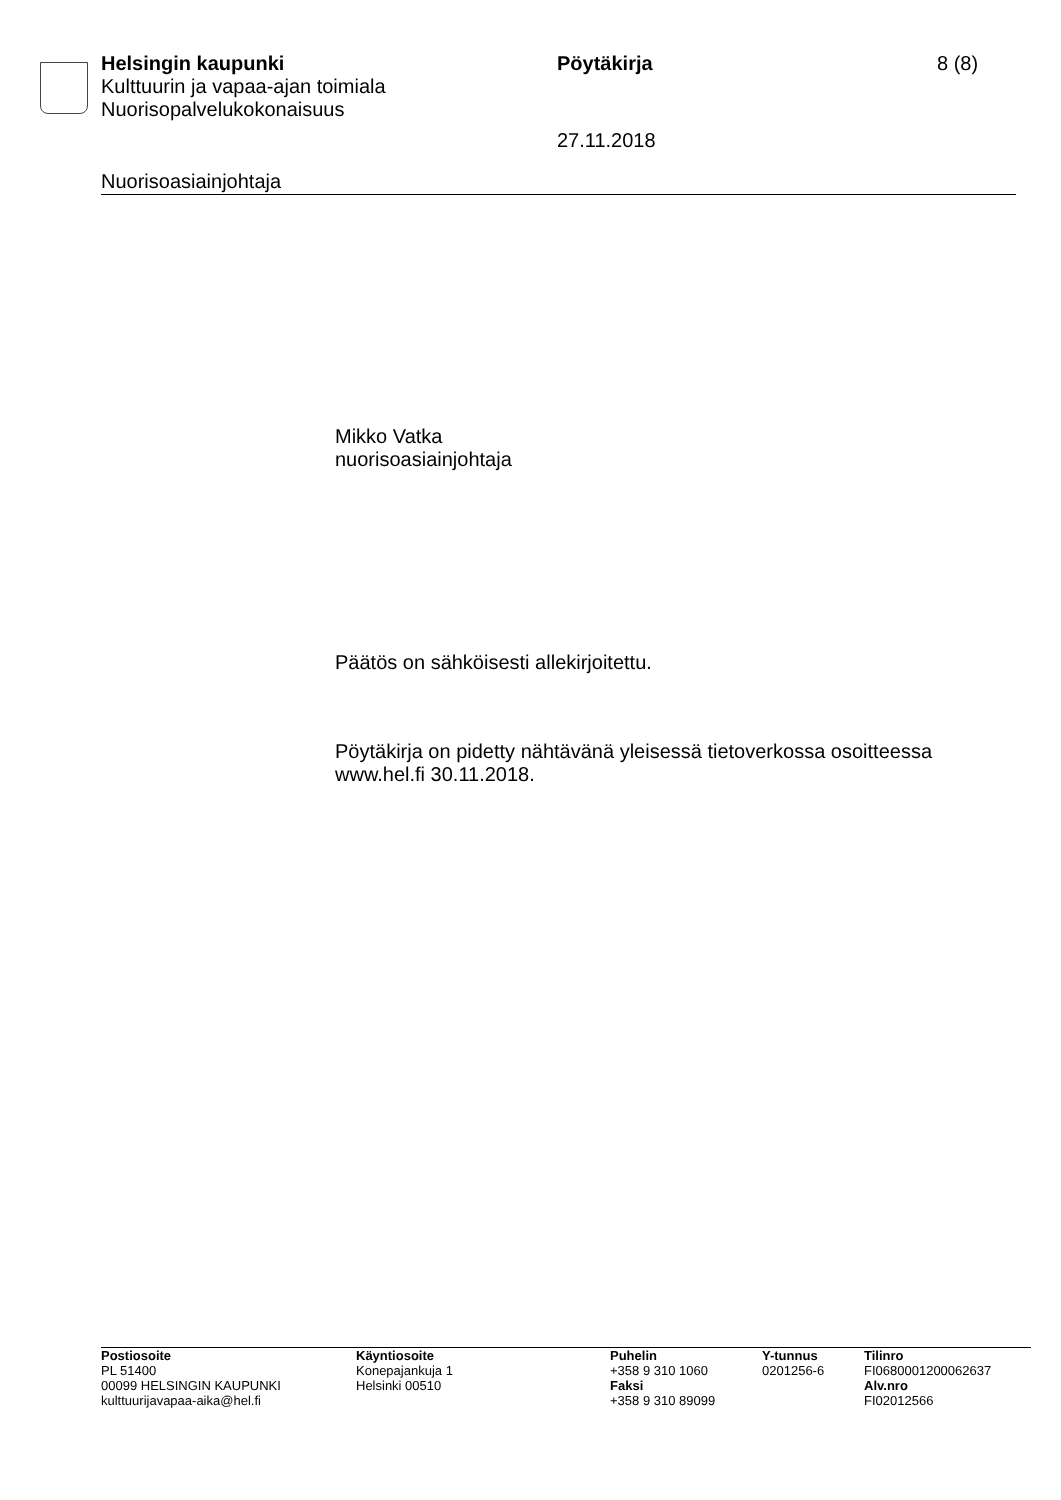Helsingin kaupunki Pöytäkirja 8 (8)
Kulttuurin ja vapaa-ajan toimiala
Nuorisopalvelukokonaisuus
27.11.2018
Nuorisoasiainjohtaja
Mikko Vatka
nuorisoasiainjohtaja
Päätös on sähköisesti allekirjoitettu.
Pöytäkirja on pidetty nähtävänä yleisessä tietoverkossa osoitteessa www.hel.fi 30.11.2018.
Postiosoite
PL 51400
00099 HELSINGIN KAUPUNKI
kulttuurijavapaa-aika@hel.fi
Käyntiosoite
Konepajankuja 1
Helsinki 00510
Puhelin
+358 9 310 1060
Faksi
+358 9 310 89099
Y-tunnus
0201256-6
Tilinro
FI0680001200062637
Alv.nro
FI02012566